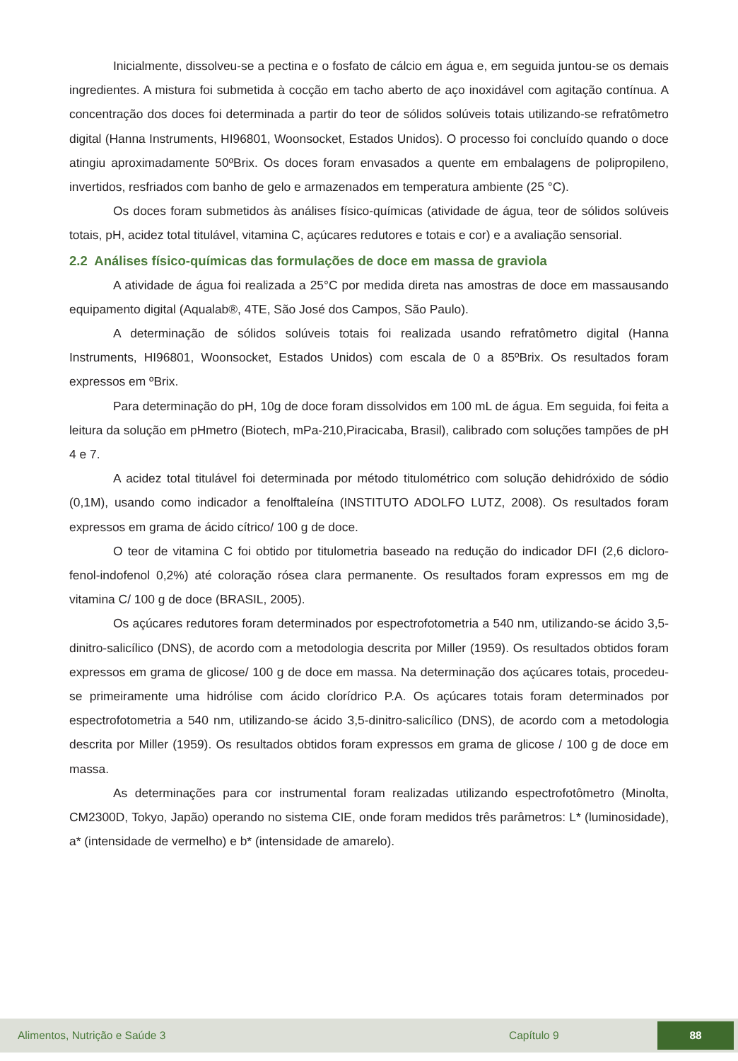Inicialmente, dissolveu-se a pectina e o fosfato de cálcio em água e, em seguida juntou-se os demais ingredientes. A mistura foi submetida à cocção em tacho aberto de aço inoxidável com agitação contínua. A concentração dos doces foi determinada a partir do teor de sólidos solúveis totais utilizando-se refratômetro digital (Hanna Instruments, HI96801, Woonsocket, Estados Unidos). O processo foi concluído quando o doce atingiu aproximadamente 50ºBrix. Os doces foram envasados a quente em embalagens de polipropileno, invertidos, resfriados com banho de gelo e armazenados em temperatura ambiente (25 °C).
Os doces foram submetidos às análises físico-químicas (atividade de água, teor de sólidos solúveis totais, pH, acidez total titulável, vitamina C, açúcares redutores e totais e cor) e a avaliação sensorial.
2.2 Análises físico-químicas das formulações de doce em massa de graviola
A atividade de água foi realizada a 25°C por medida direta nas amostras de doce em massausando equipamento digital (Aqualab®, 4TE, São José dos Campos, São Paulo).
A determinação de sólidos solúveis totais foi realizada usando refratômetro digital (Hanna Instruments, HI96801, Woonsocket, Estados Unidos) com escala de 0 a 85ºBrix. Os resultados foram expressos em ºBrix.
Para determinação do pH, 10g de doce foram dissolvidos em 100 mL de água. Em seguida, foi feita a leitura da solução em pHmetro (Biotech, mPa-210,Piracicaba, Brasil), calibrado com soluções tampões de pH 4 e 7.
A acidez total titulável foi determinada por método titulométrico com solução dehidróxido de sódio (0,1M), usando como indicador a fenolftaleína (INSTITUTO ADOLFO LUTZ, 2008). Os resultados foram expressos em grama de ácido cítrico/ 100 g de doce.
O teor de vitamina C foi obtido por titulometria baseado na redução do indicador DFI (2,6 dicloro-fenol-indofenol 0,2%) até coloração rósea clara permanente. Os resultados foram expressos em mg de vitamina C/ 100 g de doce (BRASIL, 2005).
Os açúcares redutores foram determinados por espectrofotometria a 540 nm, utilizando-se ácido 3,5-dinitro-salicílico (DNS), de acordo com a metodologia descrita por Miller (1959). Os resultados obtidos foram expressos em grama de glicose/ 100 g de doce em massa. Na determinação dos açúcares totais, procedeu-se primeiramente uma hidrólise com ácido clorídrico P.A. Os açúcares totais foram determinados por espectrofotometria a 540 nm, utilizando-se ácido 3,5-dinitro-salicílico (DNS), de acordo com a metodologia descrita por Miller (1959). Os resultados obtidos foram expressos em grama de glicose / 100 g de doce em massa.
As determinações para cor instrumental foram realizadas utilizando espectrofotômetro (Minolta, CM2300D, Tokyo, Japão) operando no sistema CIE, onde foram medidos três parâmetros: L* (luminosidade), a* (intensidade de vermelho) e b* (intensidade de amarelo).
Alimentos, Nutrição e Saúde 3 Capítulo 9 88